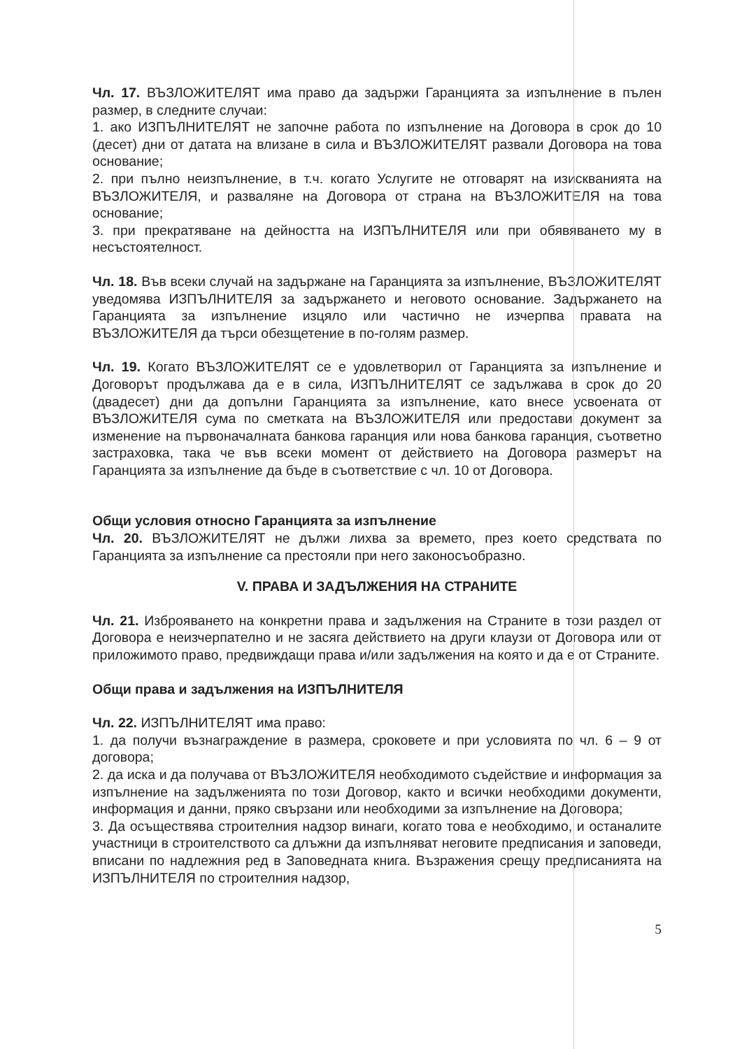Чл. 17. ВЪЗЛОЖИТЕЛЯТ има право да задържи Гаранцията за изпълнение в пълен размер, в следните случаи:
1. ако ИЗПЪЛНИТЕЛЯТ не започне работа по изпълнение на Договора в срок до 10 (десет) дни от датата на влизане в сила и ВЪЗЛОЖИТЕЛЯТ развали Договора на това основание;
2. при пълно неизпълнение, в т.ч. когато Услугите не отговарят на изискванията на ВЪЗЛОЖИТЕЛЯ, и разваляне на Договора от страна на ВЪЗЛОЖИТЕЛЯ на това основание;
3. при прекратяване на дейността на ИЗПЪЛНИТЕЛЯ или при обявяването му в несъстоятелност.
Чл. 18. Във всеки случай на задържане на Гаранцията за изпълнение, ВЪЗЛОЖИТЕЛЯТ уведомява ИЗПЪЛНИТЕЛЯ за задържането и неговото основание. Задържането на Гаранцията за изпълнение изцяло или частично не изчерпва правата на ВЪЗЛОЖИТЕЛЯ да търси обезщетение в по-голям размер.
Чл. 19. Когато ВЪЗЛОЖИТЕЛЯТ се е удовлетворил от Гаранцията за изпълнение и Договорът продължава да е в сила, ИЗПЪЛНИТЕЛЯТ се задължава в срок до 20 (двадесет) дни да допълни Гаранцията за изпълнение, като внесе усвоената от ВЪЗЛОЖИТЕЛЯ сума по сметката на ВЪЗЛОЖИТЕЛЯ или предостави документ за изменение на първоначалната банкова гаранция или нова банкова гаранция, съответно застраховка, така че във всеки момент от действието на Договора размерът на Гаранцията за изпълнение да бъде в съответствие с чл. 10 от Договора.
Общи условия относно Гаранцията за изпълнение
Чл. 20. ВЪЗЛОЖИТЕЛЯТ не дължи лихва за времето, през което средствата по Гаранцията за изпълнение са престояли при него законосъобразно.
V. ПРАВА И ЗАДЪЛЖЕНИЯ НА СТРАНИТЕ
Чл. 21. Изброяването на конкретни права и задължения на Страните в този раздел от Договора е неизчерпателно и не засяга действието на други клаузи от Договора или от приложимото право, предвиждащи права и/или задължения на която и да е от Страните.
Общи права и задължения на ИЗПЪЛНИТЕЛЯ
Чл. 22. ИЗПЪЛНИТЕЛЯТ има право:
1. да получи възнаграждение в размера, сроковете и при условията по чл. 6 – 9 от договора;
2. да иска и да получава от ВЪЗЛОЖИТЕЛЯ необходимото съдействие и информация за изпълнение на задълженията по този Договор, както и всички необходими документи, информация и данни, пряко свързани или необходими за изпълнение на Договора;
3. Да осъществява строителния надзор винаги, когато това е необходимо, и останалите участници в строителството са длъжни да изпълняват неговите предписания и заповеди, вписани по надлежния ред в Заповедната книга. Възражения срещу предписанията на ИЗПЪЛНИТЕЛЯ по строителния надзор,
5